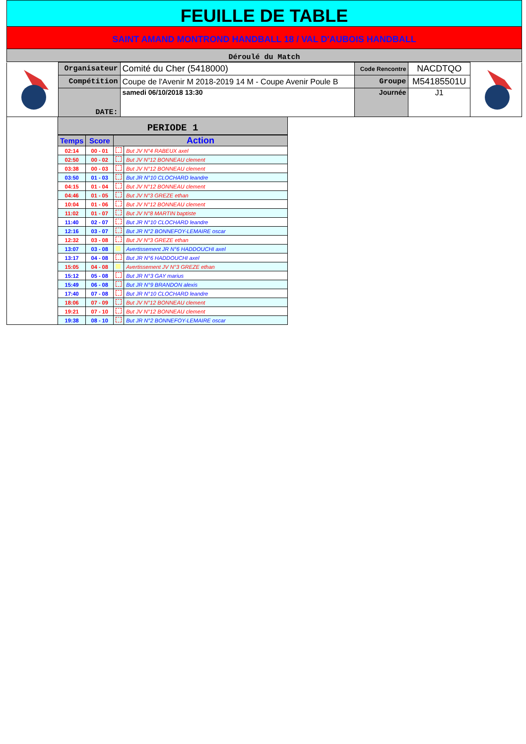FEUILLE DE TABLE
SAINT AMAND MONTROND HANDBALL 18 / VAL D'AUBOIS HANDBALL
Déroulé du Match
| | Organisateur | Comité du Cher (5418000) | Code Rencontre | NACDTQO | |
| | Compétition | Coupe de l'Avenir M 2018-2019 14 M - Coupe Avenir Poule B | Groupe | M54185501U | |
| | DATE: | samedi 06/10/2018 13:30 | Journée | J1 | |
PERIODE 1
| Temps | Score | Action | |
| 02:14 | 00 - 01 | | But JV N°4 RABEUX axel |
| 02:50 | 00 - 02 | | But JV N°12 BONNEAU clement |
| 03:38 | 00 - 03 | | But JV N°12 BONNEAU clement |
| 03:50 | 01 - 03 | | But JR N°10 CLOCHARD leandre |
| 04:15 | 01 - 04 | | But JV N°12 BONNEAU clement |
| 04:46 | 01 - 05 | | But JV N°3 GREZE ethan |
| 10:04 | 01 - 06 | | But JV N°12 BONNEAU clement |
| 11:02 | 01 - 07 | | But JV N°8 MARTIN baptiste |
| 11:40 | 02 - 07 | | But JR N°10 CLOCHARD leandre |
| 12:16 | 03 - 07 | | But JR N°2 BONNEFOY-LEMAIRE oscar |
| 12:32 | 03 - 08 | | But JV N°3 GREZE ethan |
| 13:07 | 03 - 08 | | Avertissement JR N°6 HADDOUCHI axel |
| 13:17 | 04 - 08 | | But JR N°6 HADDOUCHI axel |
| 15:05 | 04 - 08 | | Avertissement JV N°3 GREZE ethan |
| 15:12 | 05 - 08 | | But JR N°3 GAY marius |
| 15:49 | 06 - 08 | | But JR N°9 BRANDON alexis |
| 17:40 | 07 - 08 | | But JR N°10 CLOCHARD leandre |
| 18:06 | 07 - 09 | | But JV N°12 BONNEAU clement |
| 19:21 | 07 - 10 | | But JV N°12 BONNEAU clement |
| 19:38 | 08 - 10 | | But JR N°2 BONNEFOY-LEMAIRE oscar |